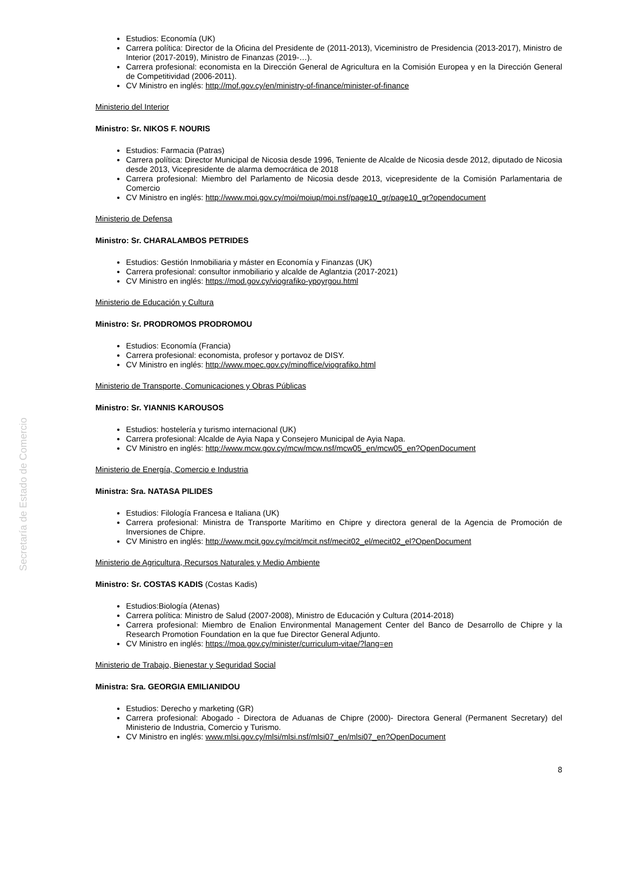Secretaría de Estado de Comercio
Estudios: Economía (UK)
Carrera política: Director de la Oficina del Presidente de (2011-2013), Viceministro de Presidencia (2013-2017), Ministro de Interior (2017-2019), Ministro de Finanzas (2019-…).
Carrera profesional: economista en la Dirección General de Agricultura en la Comisión Europea y en la Dirección General de Competitividad (2006-2011).
CV Ministro en inglés: http://mof.gov.cy/en/ministry-of-finance/minister-of-finance
Ministerio del Interior
Ministro: Sr. NIKOS F. NOURIS
Estudios: Farmacia (Patras)
Carrera política: Director Municipal de Nicosia desde 1996, Teniente de Alcalde de Nicosia desde 2012, diputado de Nicosia desde 2013, Vicepresidente de alarma democrática de 2018
Carrera profesional: Miembro del Parlamento de Nicosia desde 2013, vicepresidente de la Comisión Parlamentaria de Comercio
CV Ministro en inglés: http://www.moi.gov.cy/moi/moiup/moi.nsf/page10_gr/page10_gr?opendocument
Ministerio de Defensa
Ministro: Sr. CHARALAMBOS PETRIDES
Estudios: Gestión Inmobiliaria y máster en Economía y Finanzas (UK)
Carrera profesional: consultor inmobiliario y alcalde de Aglantzia (2017-2021)
CV Ministro en inglés: https://mod.gov.cy/viografiko-ypoyrgou.html
Ministerio de Educación y Cultura
Ministro: Sr. PRODROMOS PRODROMOU
Estudios: Economía (Francia)
Carrera profesional: economista, profesor y portavoz de DISY.
CV Ministro en inglés: http://www.moec.gov.cy/minoffice/viografiko.html
Ministerio de Transporte, Comunicaciones y Obras Públicas
Ministro: Sr. YIANNIS KAROUSOS
Estudios: hostelería y turismo internacional (UK)
Carrera profesional: Alcalde de Ayia Napa y Consejero Municipal de Ayia Napa.
CV Ministro en inglés: http://www.mcw.gov.cy/mcw/mcw.nsf/mcw05_en/mcw05_en?OpenDocument
Ministerio de Energía, Comercio e Industria
Ministra: Sra. NATASA PILIDES
Estudios: Filología Francesa e Italiana (UK)
Carrera profesional: Ministra de Transporte Marítimo en Chipre y directora general de la Agencia de Promoción de Inversiones de Chipre.
CV Ministro en inglés: http://www.mcit.gov.cy/mcit/mcit.nsf/mecit02_el/mecit02_el?OpenDocument
Ministerio de Agricultura, Recursos Naturales y Medio Ambiente
Ministro: Sr. COSTAS KADIS (Costas Kadis)
Estudios:Biología (Atenas)
Carrera política: Ministro de Salud (2007-2008), Ministro de Educación y Cultura (2014-2018)
Carrera profesional: Miembro de Enalion Environmental Management Center del Banco de Desarrollo de Chipre y la Research Promotion Foundation en la que fue Director General Adjunto.
CV Ministro en inglés: https://moa.gov.cy/minister/curriculum-vitae/?lang=en
Ministerio de Trabajo, Bienestar y Seguridad Social
Ministra: Sra. GEORGIA EMILIANIDOU
Estudios: Derecho y marketing (GR)
Carrera profesional: Abogado - Directora de Aduanas de Chipre (2000)- Directora General (Permanent Secretary) del Ministerio de Industria, Comercio y Turismo.
CV Ministro en inglés: www.mlsi.gov.cy/mlsi/mlsi.nsf/mlsi07_en/mlsi07_en?OpenDocument
8